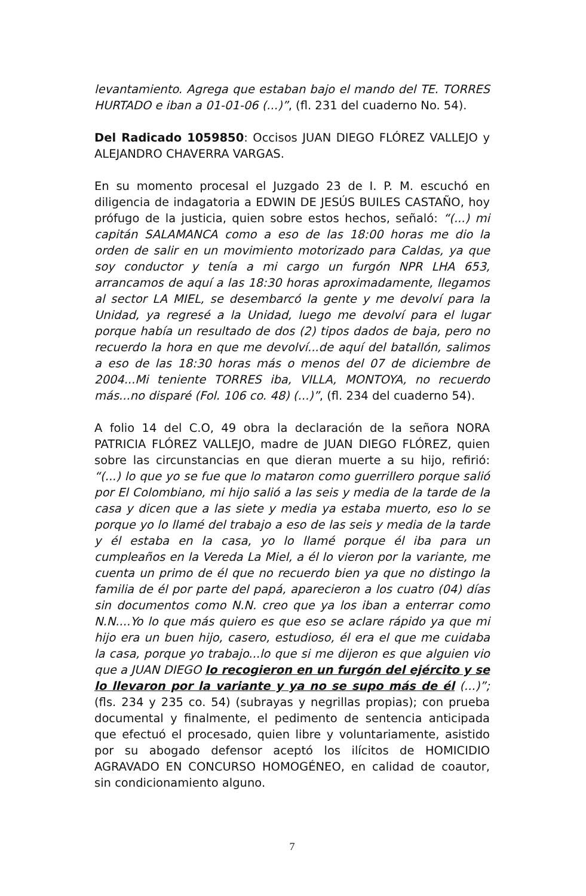levantamiento. Agrega que estaban bajo el mando del TE. TORRES HURTADO e iban a 01-01-06 (...)”, (fl. 231 del cuaderno No. 54).
Del Radicado 1059850: Occisos JUAN DIEGO FLÓREZ VALLEJO y ALEJANDRO CHAVERRA VARGAS.
En su momento procesal el Juzgado 23 de I. P. M. escuchó en diligencia de indagatoria a EDWIN DE JESÚS BUILES CASTAÑO, hoy prófugo de la justicia, quien sobre estos hechos, señaló: “(...) mi capitán SALAMANCA como a eso de las 18:00 horas me dio la orden de salir en un movimiento motorizado para Caldas, ya que soy conductor y tenía a mi cargo un furgón NPR LHA 653, arrancamos de aquí a las 18:30 horas aproximadamente, llegamos al sector LA MIEL, se desembarcó la gente y me devolví para la Unidad, ya regresé a la Unidad, luego me devolví para el lugar porque había un resultado de dos (2) tipos dados de baja, pero no recuerdo la hora en que me devolví...de aquí del batallón, salimos a eso de las 18:30 horas más o menos del 07 de diciembre de 2004...Mi teniente TORRES iba, VILLA, MONTOYA, no recuerdo más...no disparé (Fol. 106 co. 48) (...)”, (fl. 234 del cuaderno 54).
A folio 14 del C.O, 49 obra la declaración de la señora NORA PATRICIA FLÓREZ VALLEJO, madre de JUAN DIEGO FLÓREZ, quien sobre las circunstancias en que dieran muerte a su hijo, refirió: “(...) lo que yo se fue que lo mataron como guerrillero porque salió por El Colombiano, mi hijo salió a las seis y media de la tarde de la casa y dicen que a las siete y media ya estaba muerto, eso lo se porque yo lo llamé del trabajo a eso de las seis y media de la tarde y él estaba en la casa, yo lo llamé porque él iba para un cumpleaños en la Vereda La Miel, a él lo vieron por la variante, me cuenta un primo de él que no recuerdo bien ya que no distingo la familia de él por parte del papá, aparecieron a los cuatro (04) días sin documentos como N.N. creo que ya los iban a enterrar como N.N....Yo lo que más quiero es que eso se aclare rápido ya que mi hijo era un buen hijo, casero, estudioso, él era el que me cuidaba la casa, porque yo trabajo...lo que si me dijeron es que alguien vio que a JUAN DIEGO lo recogieron en un furgón del ejército y se lo llevaron por la variante y ya no se supo más de él (...)”; (fls. 234 y 235 co. 54) (subrayas y negrillas propias); con prueba documental y finalmente, el pedimento de sentencia anticipada que efectuó el procesado, quien libre y voluntariamente, asistido por su abogado defensor aceptó los ilícitos de HOMICIDIO AGRAVADO EN CONCURSO HOMOGÉNEO, en calidad de coautor, sin condicionamiento alguno.
7